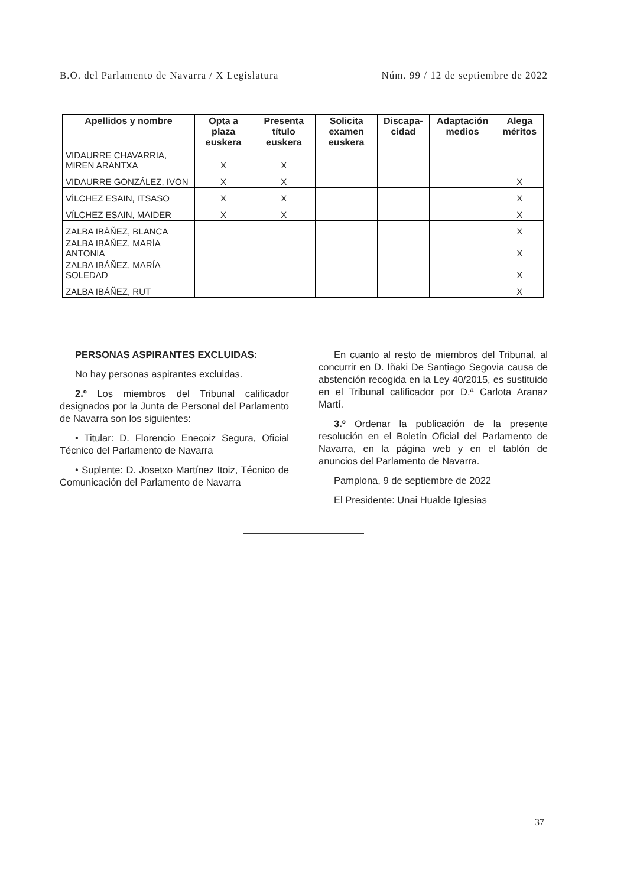B.O. del Parlamento de Navarra / X Legislatura Núm. 99 / 12 de septiembre de 2022
| Apellidos y nombre | Opta a plaza euskera | Presenta título euskera | Solicita examen euskera | Discapa-cidad | Adaptación medios | Alega méritos |
| --- | --- | --- | --- | --- | --- | --- |
| VIDAURRE CHAVARRIA, MIREN ARANTXA | X | X | | | | |
| VIDAURRE GONZÁLEZ, IVON | X | X | | | | X |
| VÍLCHEZ ESAIN, ITSASO | X | X | | | | X |
| VÍLCHEZ ESAIN, MAIDER | X | X | | | | X |
| ZALBA IBÁÑEZ, BLANCA | | | | | | X |
| ZALBA IBÁÑEZ, MARÍA ANTONIA | | | | | | X |
| ZALBA IBÁÑEZ, MARÍA SOLEDAD | | | | | | X |
| ZALBA IBÁÑEZ, RUT | | | | | | X |
PERSONAS ASPIRANTES EXCLUIDAS:
No hay personas aspirantes excluidas.
2.º Los miembros del Tribunal calificador designados por la Junta de Personal del Parlamento de Navarra son los siguientes:
• Titular: D. Florencio Enecoiz Segura, Oficial Técnico del Parlamento de Navarra
• Suplente: D. Josetxo Martínez Itoiz, Técnico de Comunicación del Parlamento de Navarra
En cuanto al resto de miembros del Tribunal, al concurrir en D. Iñaki De Santiago Segovia causa de abstención recogida en la Ley 40/2015, es sustituido en el Tribunal calificador por D.ª Carlota Aranaz Martí.
3.º Ordenar la publicación de la presente resolución en el Boletín Oficial del Parlamento de Navarra, en la página web y en el tablón de anuncios del Parlamento de Navarra.
Pamplona, 9 de septiembre de 2022
El Presidente: Unai Hualde Iglesias
37